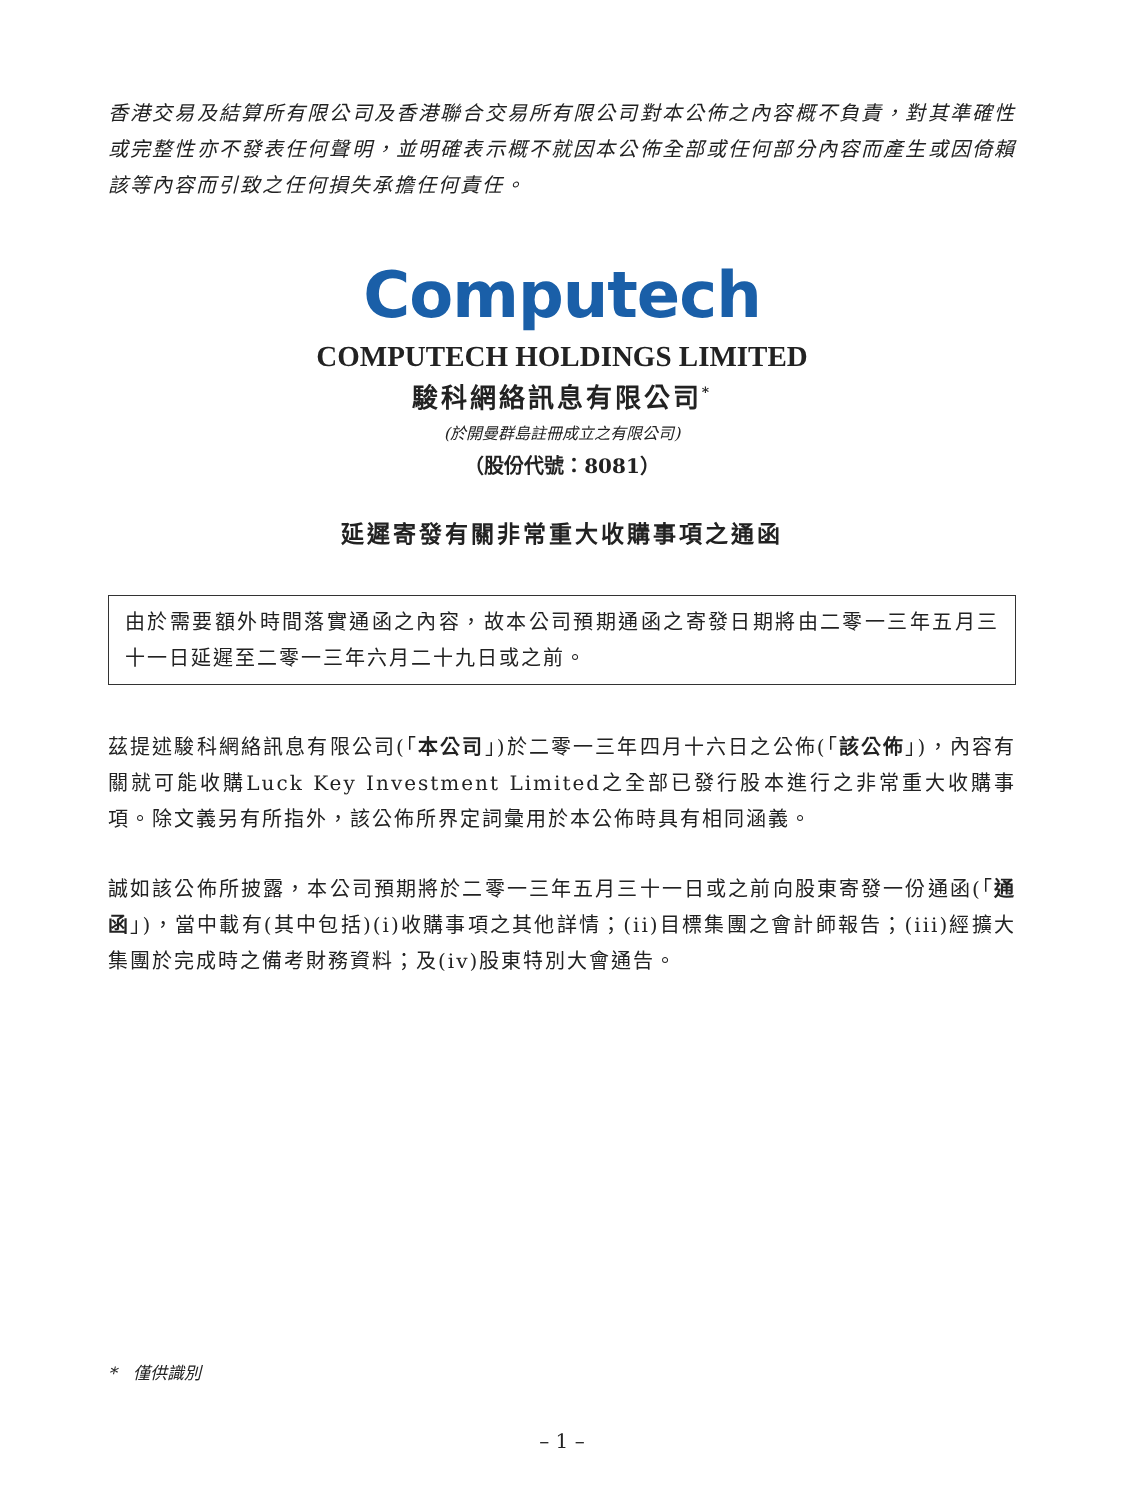香港交易及結算所有限公司及香港聯合交易所有限公司對本公佈之內容概不負責，對其準確性或完整性亦不發表任何聲明，並明確表示概不就因本公佈全部或任何部分內容而產生或因倚賴該等內容而引致之任何損失承擔任何責任。
Computech
COMPUTECH HOLDINGS LIMITED
駿科網絡訊息有限公司<sup>*</sup>
(於開曼群島註冊成立之有限公司)
（股份代號：8081）
延遲寄發有關非常重大收購事項之通函
由於需要額外時間落實通函之內容，故本公司預期通函之寄發日期將由二零一三年五月三十一日延遲至二零一三年六月二十九日或之前。
茲提述駿科網絡訊息有限公司(「本公司」)於二零一三年四月十六日之公佈(「該公佈」)，內容有關就可能收購Luck Key Investment Limited之全部已發行股本進行之非常重大收購事項。除文義另有所指外，該公佈所界定詞彙用於本公佈時具有相同涵義。
誠如該公佈所披露，本公司預期將於二零一三年五月三十一日或之前向股東寄發一份通函(「通函」)，當中載有(其中包括)(i)收購事項之其他詳情；(ii)目標集團之會計師報告；(iii)經擴大集團於完成時之備考財務資料；及(iv)股東特別大會通告。
* 僅供識別
– 1 –